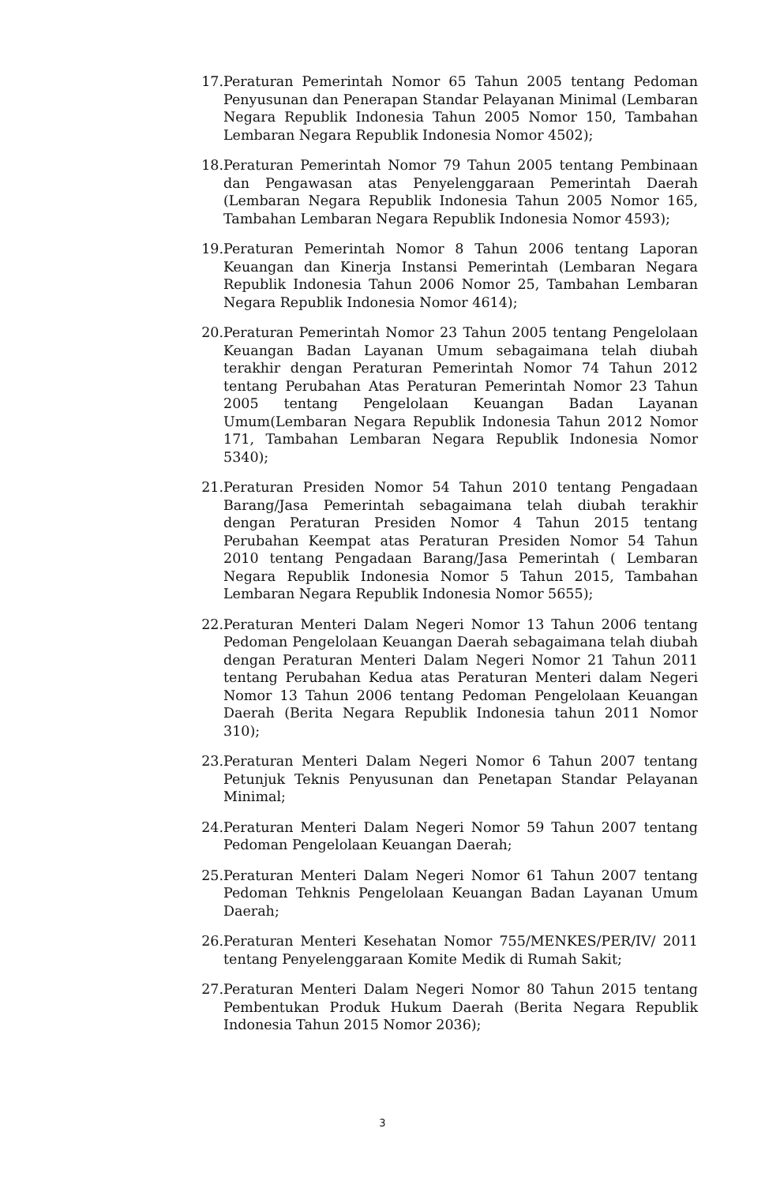17. Peraturan Pemerintah Nomor 65 Tahun 2005 tentang Pedoman Penyusunan dan Penerapan Standar Pelayanan Minimal (Lembaran Negara Republik Indonesia Tahun 2005 Nomor 150, Tambahan Lembaran Negara Republik Indonesia Nomor 4502);
18. Peraturan Pemerintah Nomor 79 Tahun 2005 tentang Pembinaan dan Pengawasan atas Penyelenggaraan Pemerintah Daerah (Lembaran Negara Republik Indonesia Tahun 2005 Nomor 165, Tambahan Lembaran Negara Republik Indonesia Nomor 4593);
19. Peraturan Pemerintah Nomor 8 Tahun 2006 tentang Laporan Keuangan dan Kinerja Instansi Pemerintah (Lembaran Negara Republik Indonesia Tahun 2006 Nomor 25, Tambahan Lembaran Negara Republik Indonesia Nomor 4614);
20. Peraturan Pemerintah Nomor 23 Tahun 2005 tentang Pengelolaan Keuangan Badan Layanan Umum sebagaimana telah diubah terakhir dengan Peraturan Pemerintah Nomor 74 Tahun 2012 tentang Perubahan Atas Peraturan Pemerintah Nomor 23 Tahun 2005 tentang Pengelolaan Keuangan Badan Layanan Umum(Lembaran Negara Republik Indonesia Tahun 2012 Nomor 171, Tambahan Lembaran Negara Republik Indonesia Nomor 5340);
21. Peraturan Presiden Nomor 54 Tahun 2010 tentang Pengadaan Barang/Jasa Pemerintah sebagaimana telah diubah terakhir dengan Peraturan Presiden Nomor 4 Tahun 2015 tentang Perubahan Keempat atas Peraturan Presiden Nomor 54 Tahun 2010 tentang Pengadaan Barang/Jasa Pemerintah ( Lembaran Negara Republik Indonesia Nomor 5 Tahun 2015, Tambahan Lembaran Negara Republik Indonesia Nomor 5655);
22. Peraturan Menteri Dalam Negeri Nomor 13 Tahun 2006 tentang Pedoman Pengelolaan Keuangan Daerah sebagaimana telah diubah dengan Peraturan Menteri Dalam Negeri Nomor 21 Tahun 2011 tentang Perubahan Kedua atas Peraturan Menteri dalam Negeri Nomor 13 Tahun 2006 tentang Pedoman Pengelolaan Keuangan Daerah (Berita Negara Republik Indonesia tahun 2011 Nomor 310);
23. Peraturan Menteri Dalam Negeri Nomor 6 Tahun 2007 tentang Petunjuk Teknis Penyusunan dan Penetapan Standar Pelayanan Minimal;
24. Peraturan Menteri Dalam Negeri Nomor 59 Tahun 2007 tentang Pedoman Pengelolaan Keuangan Daerah;
25. Peraturan Menteri Dalam Negeri Nomor 61 Tahun 2007 tentang Pedoman Tehknis Pengelolaan Keuangan Badan Layanan Umum Daerah;
26. Peraturan Menteri Kesehatan Nomor 755/MENKES/PER/IV/ 2011 tentang Penyelenggaraan Komite Medik di Rumah Sakit;
27. Peraturan Menteri Dalam Negeri Nomor 80 Tahun 2015 tentang Pembentukan Produk Hukum Daerah (Berita Negara Republik Indonesia Tahun 2015 Nomor 2036);
3